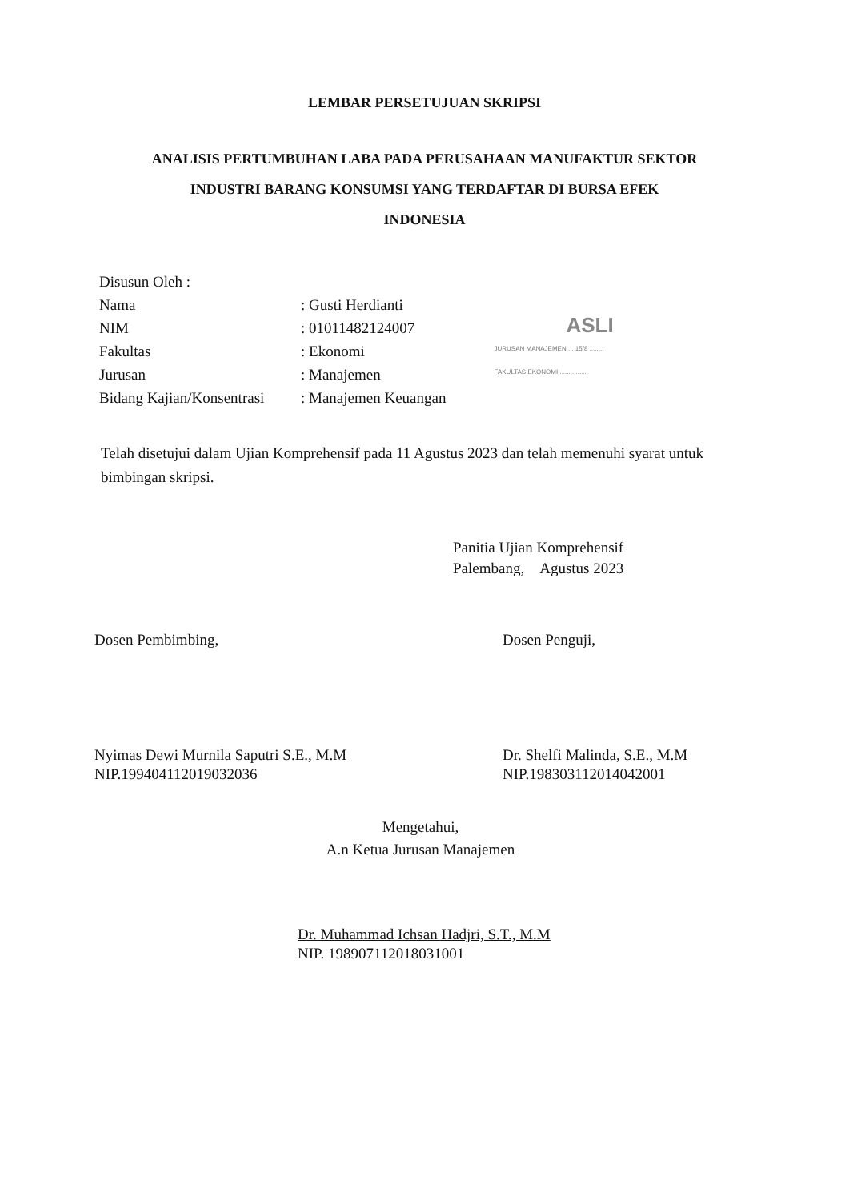LEMBAR PERSETUJUAN SKRIPSI
ANALISIS PERTUMBUHAN LABA PADA PERUSAHAAN MANUFAKTUR SEKTOR
INDUSTRI BARANG KONSUMSI YANG TERDAFTAR DI BURSA EFEK
INDONESIA
Disusun Oleh :
Nama : Gusti Herdianti
NIM : 01011482124007
Fakultas : Ekonomi
Jurusan : Manajemen
Bidang Kajian/Konsentrasi
: Manajemen Keuangan
ASLI
JURUSAN MANAJEMEN ... 15/8 ........
FAKULTAS EKONOMI ................
Telah disetujui dalam Ujian Komprehensif pada 11 Agustus 2023 dan telah memenuhi syarat untuk bimbingan skripsi.
Panitia Ujian Komprehensif
Palembang, Agustus 2023
Dosen Pembimbing,
Nyimas Dewi Murnila Saputri S.E., M.M
NIP.199404112019032036
Dosen Penguji,
Dr. Shelfi Malinda, S.E., M.M
NIP.198303112014042001
Mengetahui,
A.n Ketua Jurusan Manajemen
Dr. Muhammad Ichsan Hadjri, S.T., M.M
NIP. 198907112018031001